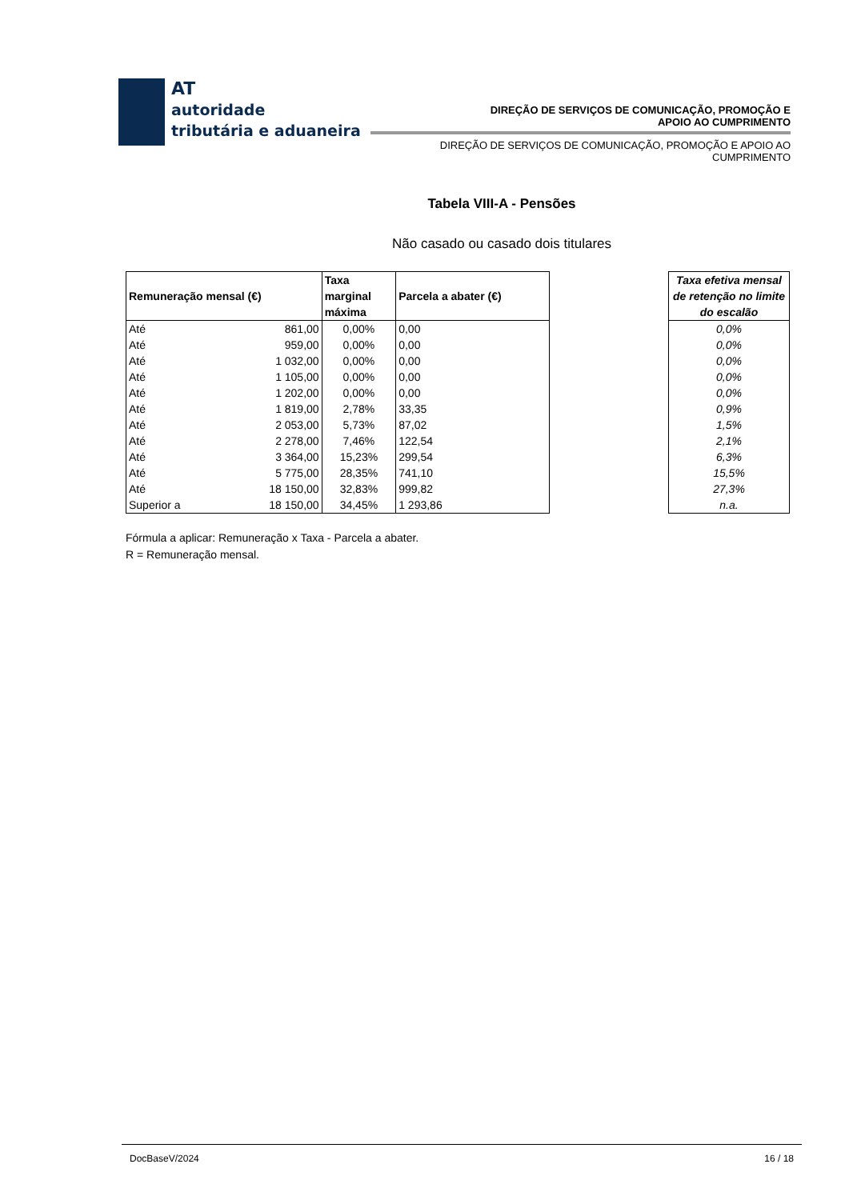AT
autoridade
tributária e aduaneira
DIREÇÃO DE SERVIÇOS DE COMUNICAÇÃO, PROMOÇÃO E
APOIO AO CUMPRIMENTO
DIREÇÃO DE SERVIÇOS DE COMUNICAÇÃO, PROMOÇÃO E APOIO AO
CUMPRIMENTO
Tabela VIII-A - Pensões
Não casado ou casado dois titulares
| Remuneração mensal (€) | | Taxa marginal máxima | Parcela a abater (€) |
| --- | --- | --- | --- |
| Até | 861,00 | 0,00% | 0,00 |
| Até | 959,00 | 0,00% | 0,00 |
| Até | 1 032,00 | 0,00% | 0,00 |
| Até | 1 105,00 | 0,00% | 0,00 |
| Até | 1 202,00 | 0,00% | 0,00 |
| Até | 1 819,00 | 2,78% | 33,35 |
| Até | 2 053,00 | 5,73% | 87,02 |
| Até | 2 278,00 | 7,46% | 122,54 |
| Até | 3 364,00 | 15,23% | 299,54 |
| Até | 5 775,00 | 28,35% | 741,10 |
| Até | 18 150,00 | 32,83% | 999,82 |
| Superior a | 18 150,00 | 34,45% | 1 293,86 |
| Taxa efetiva mensal de retenção no limite do escalão |
| --- |
| 0,0% |
| 0,0% |
| 0,0% |
| 0,0% |
| 0,0% |
| 0,9% |
| 1,5% |
| 2,1% |
| 6,3% |
| 15,5% |
| 27,3% |
| n.a. |
Fórmula a aplicar: Remuneração x Taxa - Parcela a abater.
R = Remuneração mensal.
DocBaseV/2024 16 / 18